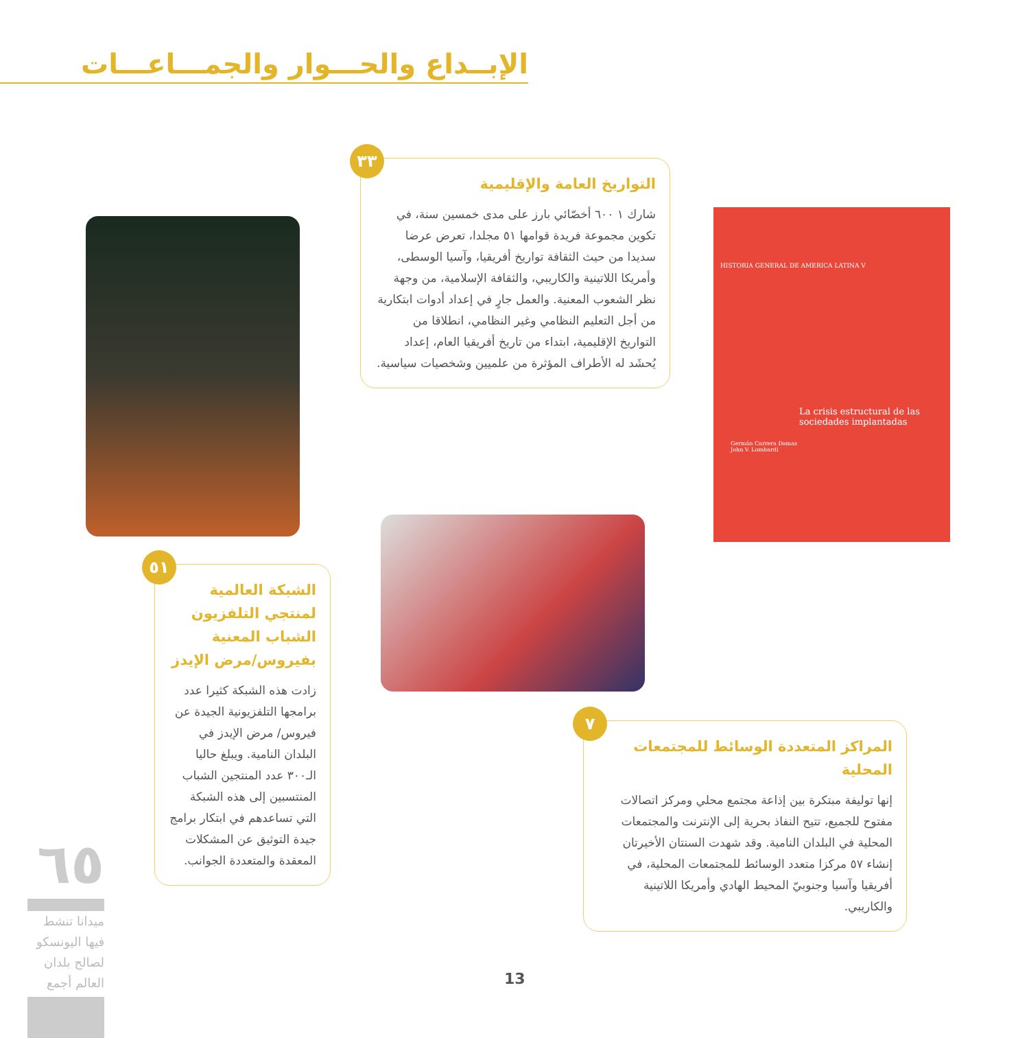الإبــداع والحـــوار والجمـــاعـــات
التواريخ العامة والإقليمية
شارك ١ ٦٠٠ أخصّائي بارز على مدى خمسين سنة، في تكوين مجموعة فريدة قوامها ٥١ مجلدا، تعرض عرضا سديدا من حيث الثقافة تواريخ أفريقيا، وآسيا الوسطى، وأمريكا اللاتينية والكاريبي، والثقافة الإسلامية، من وجهة نظر الشعوب المعنية. والعمل جارٍ في إعداد أدوات ابتكارية من أجل التعليم النظامي وغير النظامي، انطلاقا من التواريخ الإقليمية، ابتداء من تاريخ أفريقيا العام، إعداد يُحشَد له الأطراف المؤثرة من علميين وشخصيات سياسية.
٣٣
HISTORIA GENERAL DE AMERICA LATINA V
La crisis estructural de las sociedades implantadas
Germán Carrera Damas
John V. Lombardi
الشبكة العالمية لمنتجي التلفزيون الشباب المعنية بفيروس/مرض الإيدز
زادت هذه الشبكة كثيرا عدد برامجها التلفزيونية الجيدة عن فيروس/ مرض الإيدز في البلدان النامية. ويبلغ حاليا الـ٣٠٠ عدد المنتجين الشباب المنتسبين إلى هذه الشبكة التي تساعدهم في ابتكار برامج جيدة التوثيق عن المشكلات المعقدة والمتعددة الجوانب.
٥١
المراكز المتعددة الوسائط للمجتمعات المحلية
إنها توليفة مبتكرة بين إذاعة مجتمع محلي ومركز اتصالات مفتوح للجميع، تتيح النفاذ بحرية إلى الإنترنت والمجتمعات المحلية في البلدان النامية. وقد شهدت السنتان الأخيرتان إنشاء ٥٧ مركزا متعدد الوسائط للمجتمعات المحلية، في أفريقيا وآسيا وجنوبيّ المحيط الهادي وأمريكا اللاتينية والكاريبي.
٧
٦٥
ميدانا تنشط فيها اليونسكو لصالح بلدان العالم أجمع
13